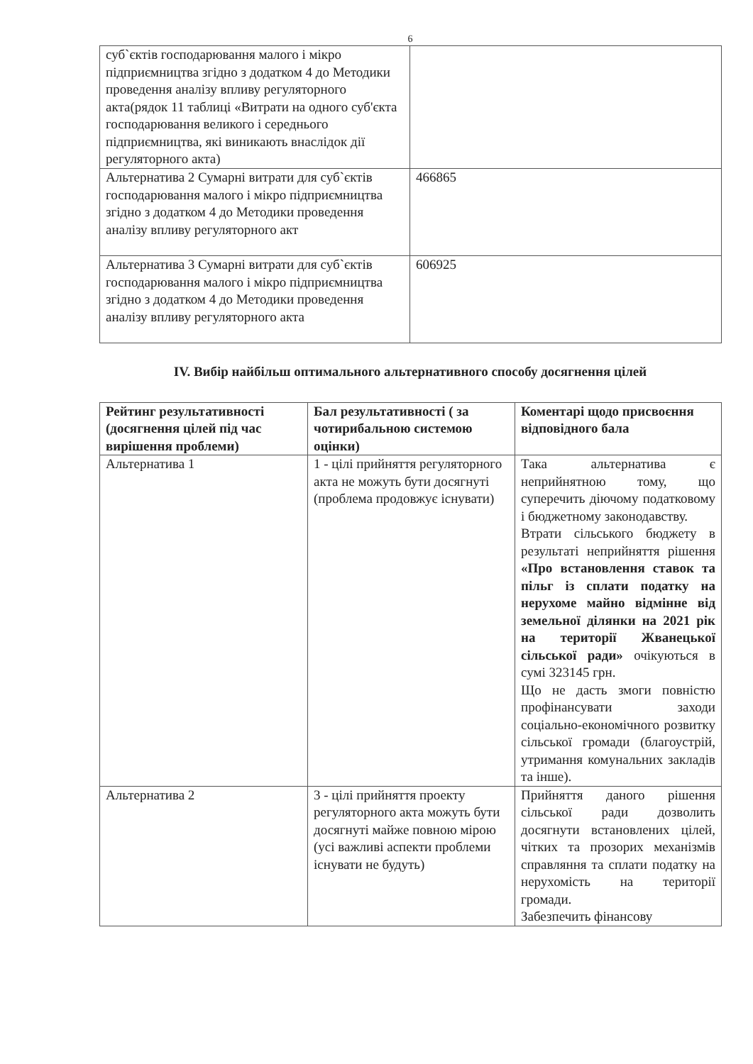6
| суб`єктів господарювання малого і мікро підприємництва згідно з додатком 4 до Методики проведення аналізу впливу регуляторного акта(рядок 11 таблиці «Витрати на одного суб'єкта господарювання великого і середнього підприємництва, які виникають внаслідок дії регуляторного акта) | |
| Альтернатива 2 Сумарні витрати для суб`єктів господарювання малого і мікро підприємництва згідно з додатком 4 до Методики проведення аналізу впливу регуляторного акт | 466865 |
| Альтернатива 3 Сумарні витрати для суб`єктів господарювання малого і мікро підприємництва згідно з додатком 4 до Методики проведення аналізу впливу регуляторного акта | 606925 |
IV. Вибір найбільш оптимального альтернативного способу досягнення цілей
| Рейтинг результативності (досягнення цілей під час вирішення проблеми) | Бал результативності ( за чотирибальною системою оцінки) | Коментарі щодо присвоєння відповідного бала |
| --- | --- | --- |
| Альтернатива 1 | 1 - цілі прийняття регуляторного акта не можуть бути досягнуті (проблема продовжує існувати) | Така альтернатива є неприйнятною тому, що суперечить діючому податковому і бюджетному законодавству. Втрати сільського бюджету в результаті неприйняття рішення «Про встановлення ставок та пільг із сплати податку на нерухоме майно відмінне від земельної ділянки на 2021 рік на території Жванецької сільської ради» очікуються в сумі 323145 грн. Що не дасть змоги повністю профінансувати заходи соціально-економічного розвитку сільської громади (благоустрій, утримання комунальних закладів та інше). |
| Альтернатива 2 | 3 - цілі прийняття проекту регуляторного акта можуть бути досягнуті майже повною мірою (усі важливі аспекти проблеми існувати не будуть) | Прийняття даного рішення сільської ради дозволить досягнути встановлених цілей, чітких та прозорих механізмів справляння та сплати податку на нерухомість на території громади. Забезпечить фінансову |